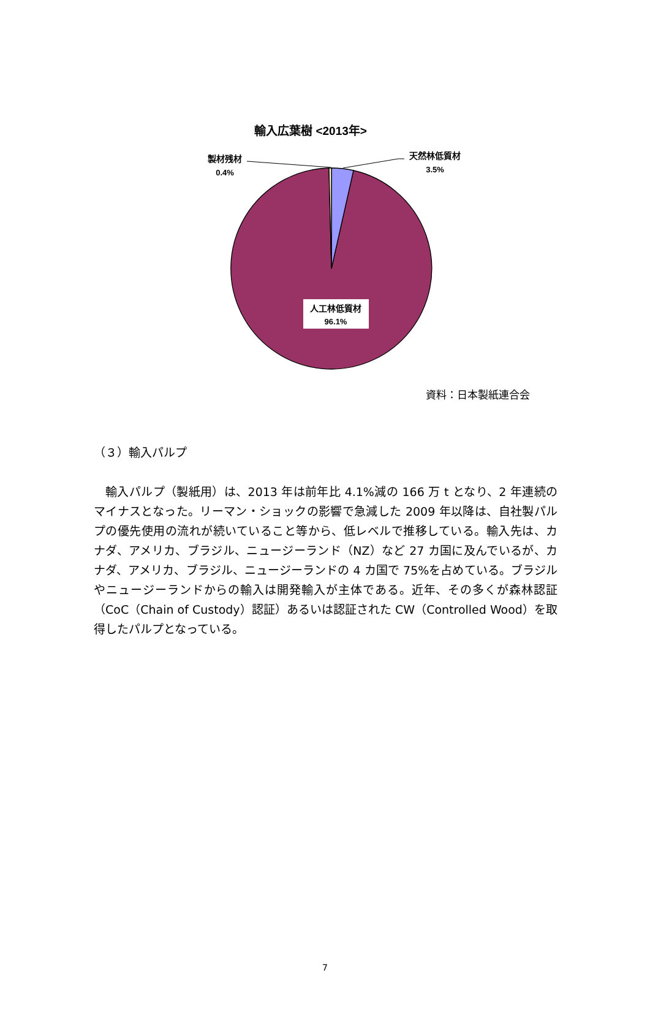輸入広葉樹 <2013年>
製材残材
0.4%
天然林低質材
3.5%
人工林低質材
96.1%
資料：日本製紙連合会
（３）輸入パルプ
輸入パルプ（製紙用）は、2013 年は前年比 4.1%減の 166 万 t となり、2 年連続のマイナスとなった。リーマン・ショックの影響で急減した 2009 年以降は、自社製パルプの優先使用の流れが続いていること等から、低レベルで推移している。輸入先は、カナダ、アメリカ、ブラジル、ニュージーランド（NZ）など 27 カ国に及んでいるが、カナダ、アメリカ、ブラジル、ニュージーランドの 4 カ国で 75%を占めている。ブラジルやニュージーランドからの輸入は開発輸入が主体である。近年、その多くが森林認証（CoC（Chain of Custody）認証）あるいは認証された CW（Controlled Wood）を取得したパルプとなっている。
7